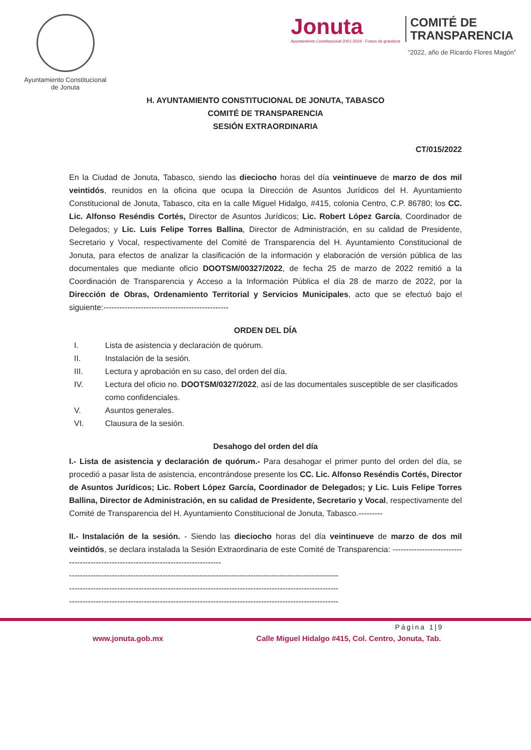Ayuntamiento Constitucional
de Jonuta
Jonuta
Ayuntamiento Constitucional 2021-2024 · Futuro de grandeza
COMITÉ DE
TRANSPARENCIA
“2022, año de Ricardo Flores Magón”
H. AYUNTAMIENTO CONSTITUCIONAL DE JONUTA, TABASCO
COMITÉ DE TRANSPARENCIA
SESIÓN EXTRAORDINARIA
CT/015/2022
En la Ciudad de Jonuta, Tabasco, siendo las dieciocho horas del día veintinueve de marzo de dos mil veintidós, reunidos en la oficina que ocupa la Dirección de Asuntos Jurídicos del H. Ayuntamiento Constitucional de Jonuta, Tabasco, cita en la calle Miguel Hidalgo, #415, colonia Centro, C.P. 86780; los CC. Lic. Alfonso Reséndis Cortés, Director de Asuntos Jurídicos; Lic. Robert López García, Coordinador de Delegados; y Lic. Luis Felipe Torres Ballina, Director de Administración, en su calidad de Presidente, Secretario y Vocal, respectivamente del Comité de Transparencia del H. Ayuntamiento Constitucional de Jonuta, para efectos de analizar la clasificación de la información y elaboración de versión pública de las documentales que mediante oficio DOOTSM/00327/2022, de fecha 25 de marzo de 2022 remitió a la Coordinación de Transparencia y Acceso a la Información Pública el día 28 de marzo de 2022, por la Dirección de Obras, Ordenamiento Territorial y Servicios Municipales, acto que se efectuó bajo el siguiente:-----------------------------------------------
ORDEN DEL DÍA
I. Lista de asistencia y declaración de quórum.
II. Instalación de la sesión.
III. Lectura y aprobación en su caso, del orden del día.
IV. Lectura del oficio no. DOOTSM/0327/2022, así de las documentales susceptible de ser clasificados como confidenciales.
V. Asuntos generales.
VI. Clausura de la sesión.
Desahogo del orden del día
I.- Lista de asistencia y declaración de quórum.- Para desahogar el primer punto del orden del día, se procedió a pasar lista de asistencia, encontrándose presente los CC. Lic. Alfonso Reséndis Cortés, Director de Asuntos Jurídicos; Lic. Robert López García, Coordinador de Delegados; y Lic. Luis Felipe Torres Ballina, Director de Administración, en su calidad de Presidente, Secretario y Vocal, respectivamente del Comité de Transparencia del H. Ayuntamiento Constitucional de Jonuta, Tabasco.---------
II.- Instalación de la sesión. - Siendo las dieciocho horas del día veintinueve de marzo de dos mil veintidós, se declara instalada la Sesión Extraordinaria de este Comité de Transparencia: -----------------------------------------------------------------------------------
-----------------------------------------------------------------------------------------------------
-----------------------------------------------------------------------------------------------------
-----------------------------------------------------------------------------------------------------
Página 1|9
www.jonuta.gob.mx Calle Miguel Hidalgo #415, Col. Centro, Jonuta, Tab.